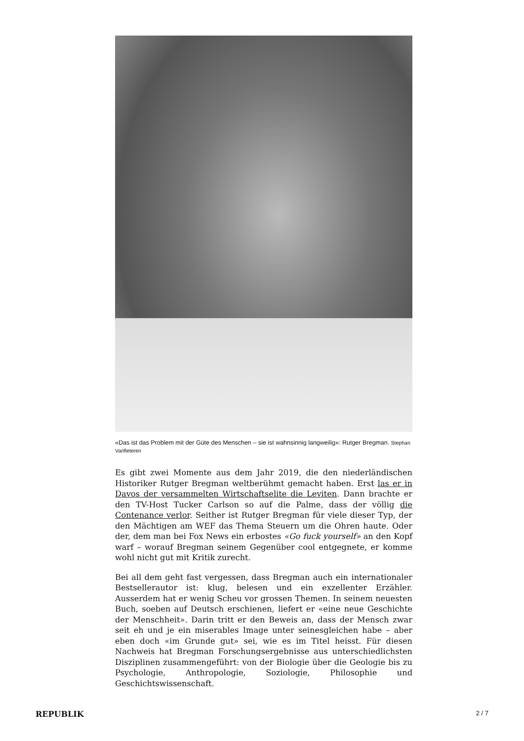«Das ist das Problem mit der Güte des Menschen – sie ist wahnsinnig langweilig»: Rutger Bregman. Stephan Vanfleteren
Es gibt zwei Momente aus dem Jahr 2019, die den niederländischen Historiker Rutger Bregman weltberühmt gemacht haben. Erst las er in Davos der versammelten Wirtschaftselite die Leviten. Dann brachte er den TV-Host Tucker Carlson so auf die Palme, dass der völlig die Contenance verlor. Seither ist Rutger Bregman für viele dieser Typ, der den Mächtigen am WEF das Thema Steuern um die Ohren haute. Oder der, dem man bei Fox News ein erbostes «Go fuck yourself» an den Kopf warf – worauf Bregman seinem Gegenüber cool entgegnete, er komme wohl nicht gut mit Kritik zurecht.
Bei all dem geht fast vergessen, dass Bregman auch ein internationaler Bestsellerautor ist: klug, belesen und ein exzellenter Erzähler. Ausserdem hat er wenig Scheu vor grossen Themen. In seinem neuesten Buch, soeben auf Deutsch erschienen, liefert er «eine neue Geschichte der Menschheit». Darin tritt er den Beweis an, dass der Mensch zwar seit eh und je ein miserables Image unter seinesgleichen habe – aber eben doch «im Grunde gut» sei, wie es im Titel heisst. Für diesen Nachweis hat Bregman Forschungsergebnisse aus unterschiedlichsten Disziplinen zusammengeführt: von der Biologie über die Geologie bis zu Psychologie, Anthropologie, Soziologie, Philosophie und Geschichtswissenschaft.
REPUBLIK 2 / 7